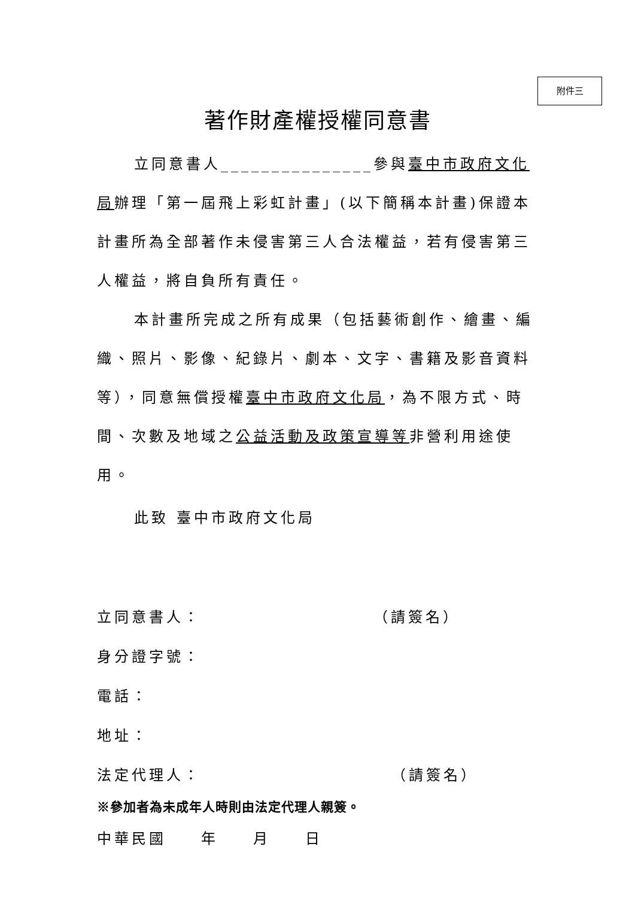附件三
著作財產權授權同意書
立同意書人_______________參與臺中市政府文化局辦理「第一屆飛上彩虹計畫」(以下簡稱本計畫)保證本計畫所為全部著作未侵害第三人合法權益，若有侵害第三人權益，將自負所有責任。
本計畫所完成之所有成果（包括藝術創作、繪畫、編織、照片、影像、紀錄片、劇本、文字、書籍及影音資料等），同意無償授權臺中市政府文化局，為不限方式、時間、次數及地域之公益活動及政策宣導等非營利用途使用。
此致 臺中市政府文化局
立同意書人： （請簽名）
身分證字號：
電話：
地址：
法定代理人： （請簽名）
※參加者為未成年人時則由法定代理人親簽。
中華民國　　年　　月　　日